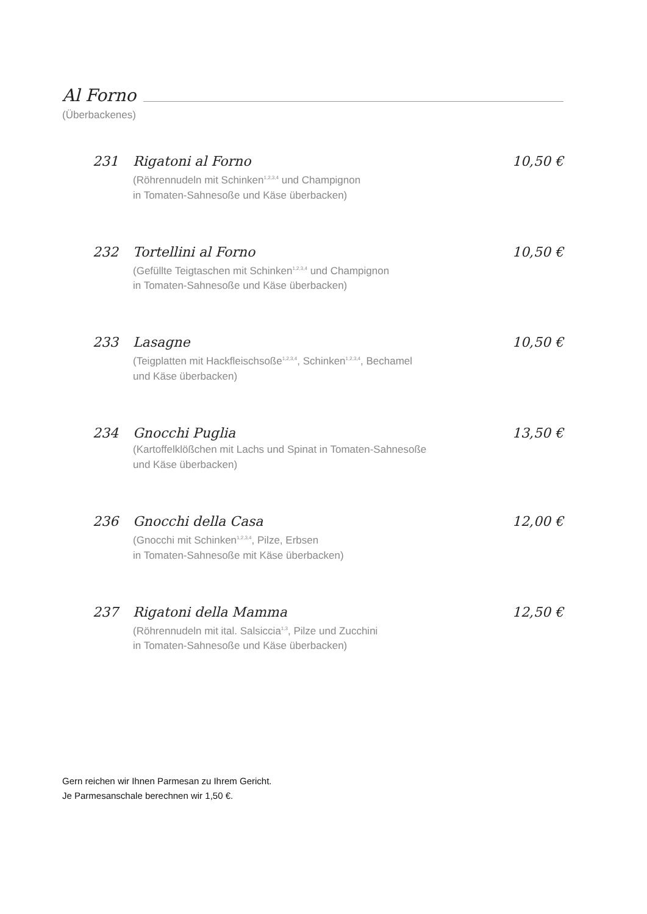Al Forno
(Überbackenes)
231 Rigatoni al Forno 10,50 €
(Röhrennudeln mit Schinken<sup>1,2,3,4</sup> und Champignon
in Tomaten-Sahnesoße und Käse überbacken)
232 Tortellini al Forno 10,50 €
(Gefüllte Teigtaschen mit Schinken<sup>1,2,3,4</sup> und Champignon
in Tomaten-Sahnesoße und Käse überbacken)
233 Lasagne 10,50 €
(Teigplatten mit Hackfleischsoße<sup>1,2,3,4</sup>, Schinken<sup>1,2,3,4</sup>, Bechamel
und Käse überbacken)
234 Gnocchi Puglia 13,50 €
(Kartoffelklößchen mit Lachs und Spinat in Tomaten-Sahnesoße
und Käse überbacken)
236 Gnocchi della Casa 12,00 €
(Gnocchi mit Schinken<sup>1,2,3,4</sup>, Pilze, Erbsen
in Tomaten-Sahnesoße mit Käse überbacken)
237 Rigatoni della Mamma 12,50 €
(Röhrennudeln mit ital. Salsiccia<sup>1,3</sup>, Pilze und Zucchini
in Tomaten-Sahnesoße und Käse überbacken)
Gern reichen wir Ihnen Parmesan zu Ihrem Gericht.
Je Parmesanschale berechnen wir 1,50 €.